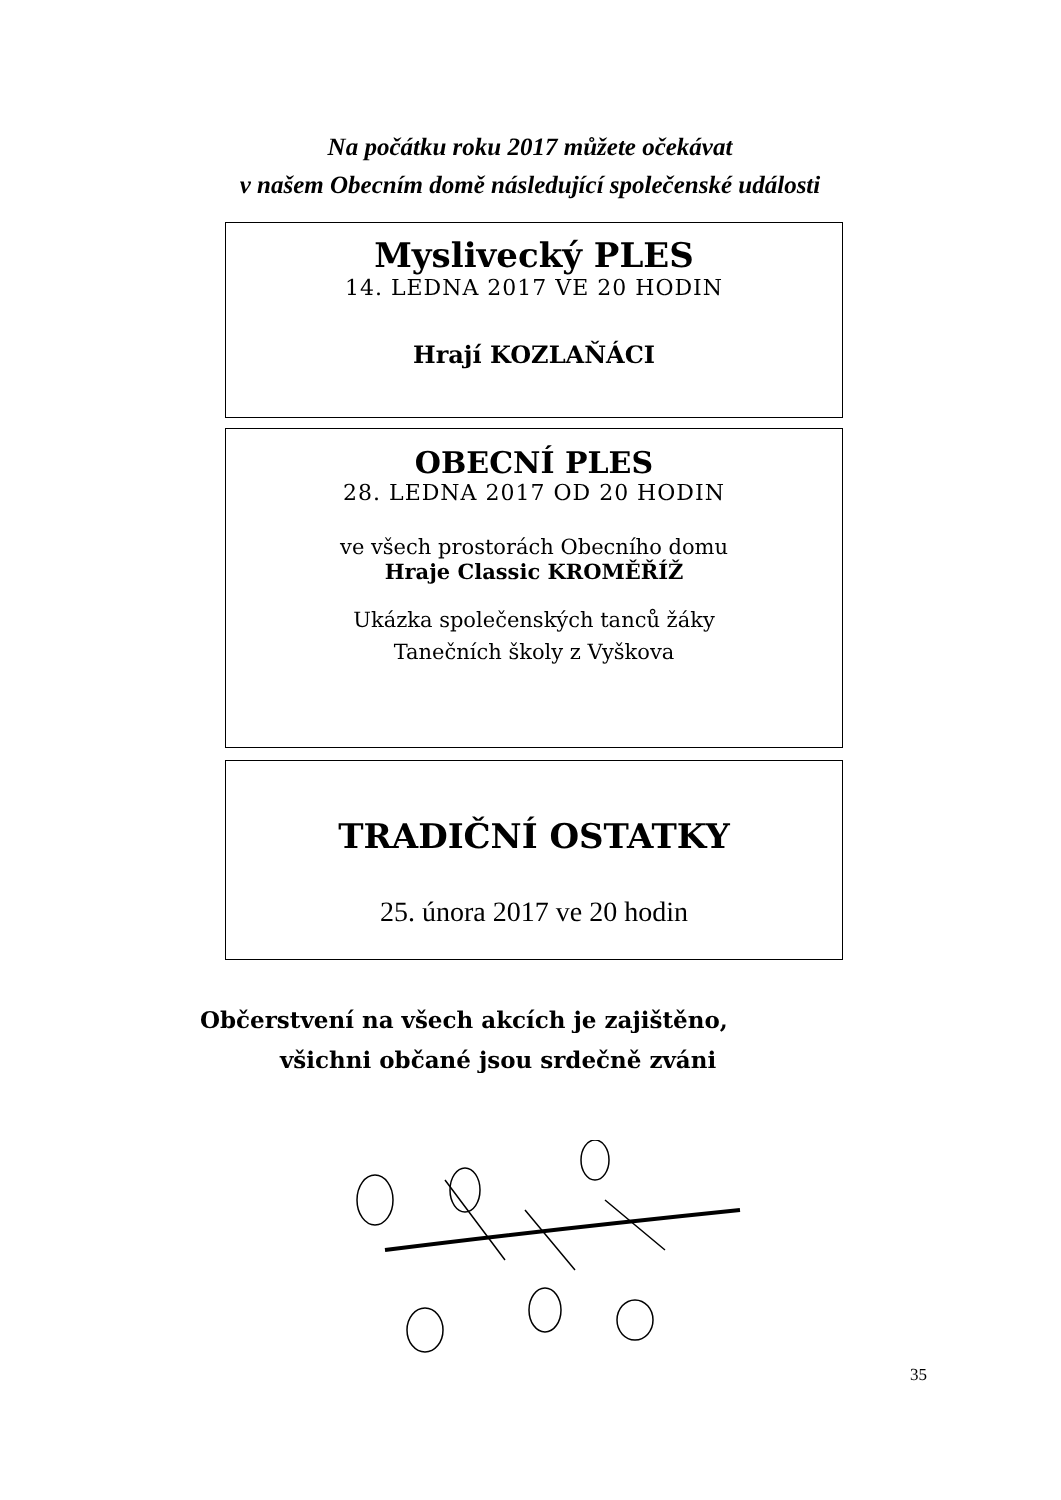Na počátku roku 2017 můžete očekávat
v našem Obecním domě následující společenské události
Myslivecký PLES
14. LEDNA 2017 VE 20 HODIN
Hrají KOZLAŇÁCI
OBECNÍ PLES
28. LEDNA 2017 OD 20 HODIN
ve všech prostorách Obecního domu
Hraje Classic KROMĚŘÍŽ
Ukázka společenských tanců žáky
Tanečních školy z Vyškova
TRADIČNÍ OSTATKY
25. února 2017 ve 20 hodin
Občerstvení na všech akcích je zajištěno,
všichni občané jsou srdečně zváni
35